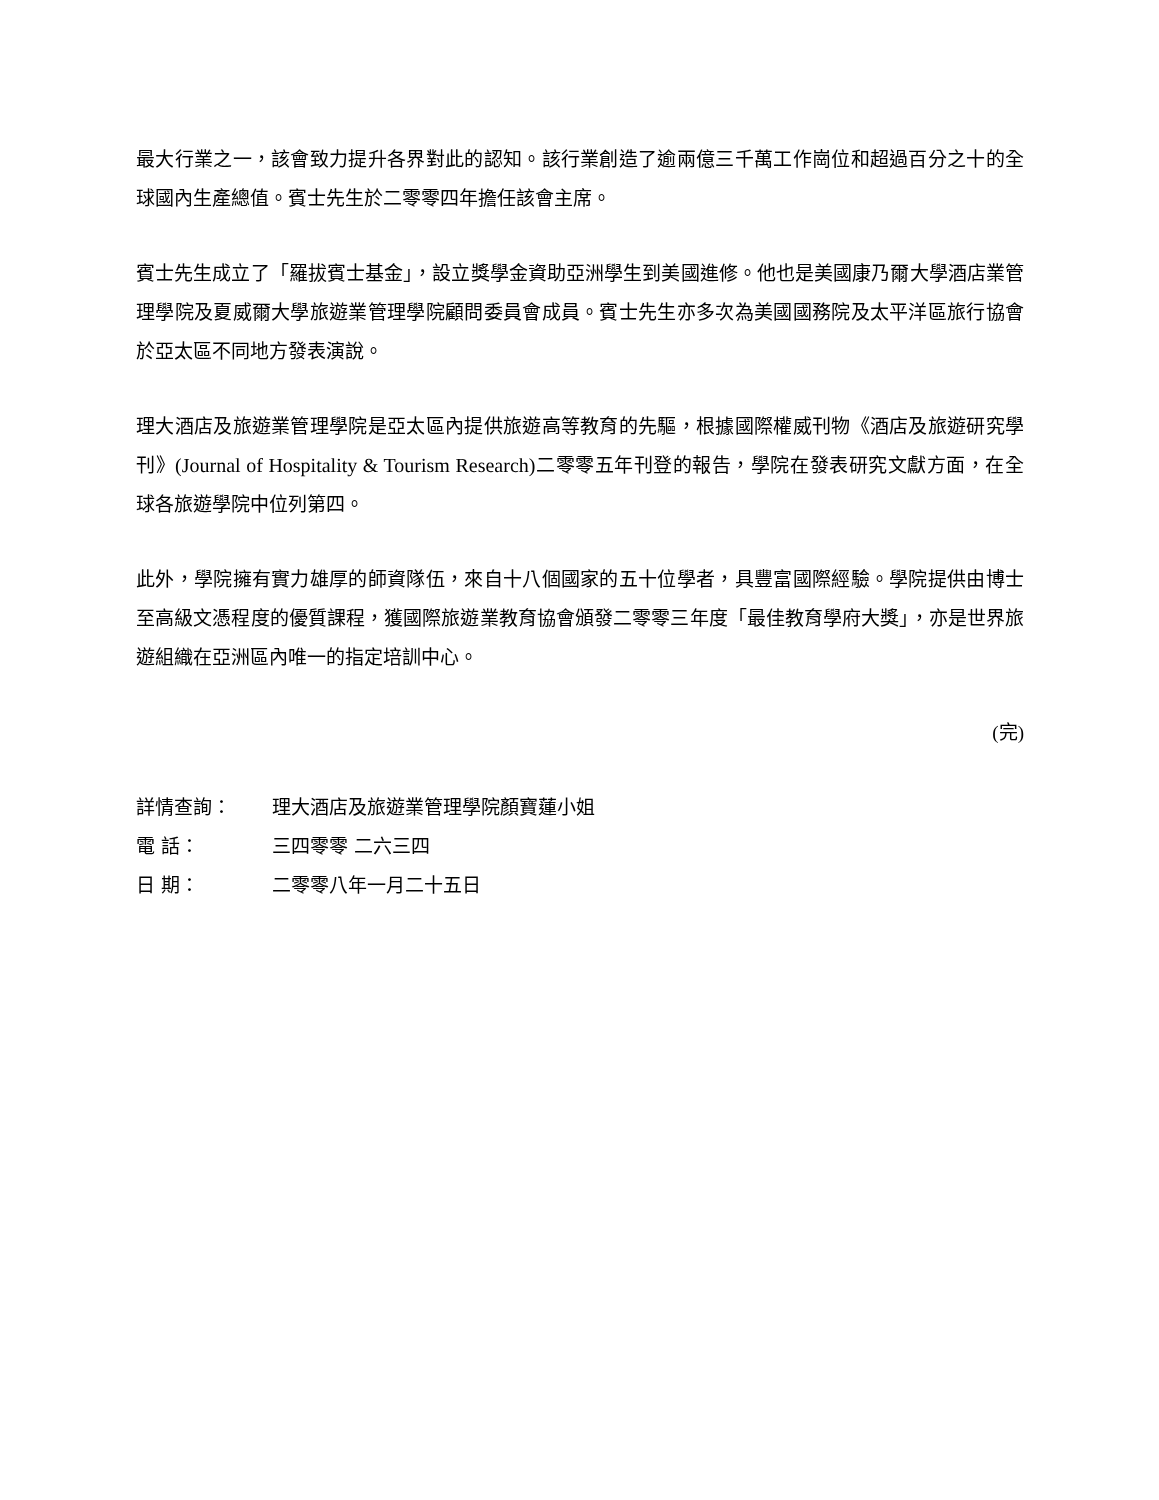最大行業之一，該會致力提升各界對此的認知。該行業創造了逾兩億三千萬工作崗位和超過百分之十的全球國內生產總值。賓士先生於二零零四年擔任該會主席。
賓士先生成立了「羅拔賓士基金」，設立獎學金資助亞洲學生到美國進修。他也是美國康乃爾大學酒店業管理學院及夏威爾大學旅遊業管理學院顧問委員會成員。賓士先生亦多次為美國國務院及太平洋區旅行協會於亞太區不同地方發表演說。
理大酒店及旅遊業管理學院是亞太區內提供旅遊高等教育的先驅，根據國際權威刊物《酒店及旅遊研究學刊》(Journal of Hospitality & Tourism Research) 二零零五年刊登的報告，學院在發表研究文獻方面，在全球各旅遊學院中位列第四。
此外，學院擁有實力雄厚的師資隊伍，來自十八個國家的五十位學者，具豐富國際經驗。學院提供由博士至高級文憑程度的優質課程，獲國際旅遊業教育協會頒發二零零三年度「最佳教育學府大獎」，亦是世界旅遊組織在亞洲區內唯一的指定培訓中心。
(完)
| 詳情查詢： | 理大酒店及旅遊業管理學院顏寶蓮小姐 |
| 電 話： | 三四零零 二六三四 |
| 日 期： | 二零零八年一月二十五日 |